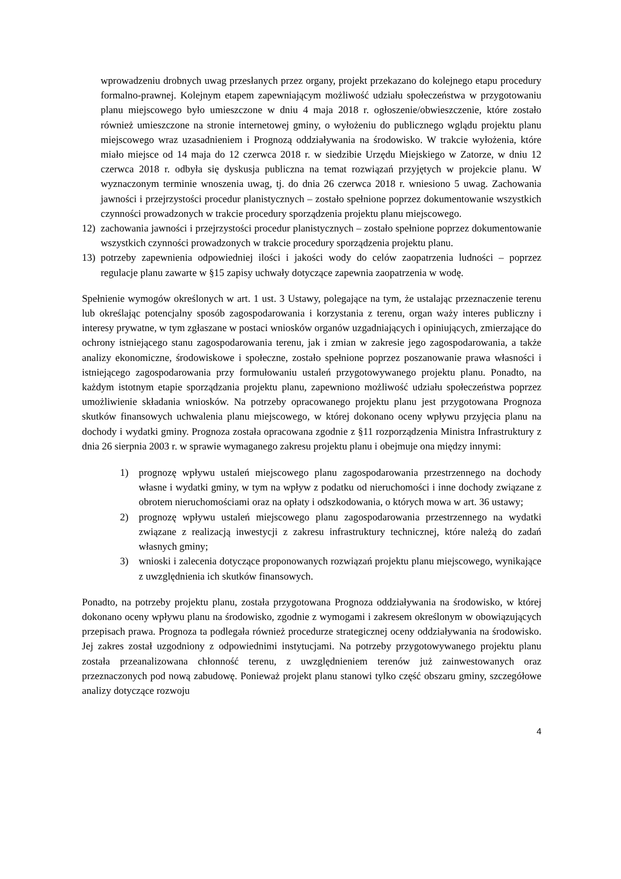wprowadzeniu drobnych uwag przesłanych przez organy, projekt przekazano do kolejnego etapu procedury formalno-prawnej. Kolejnym etapem zapewniającym możliwość udziału społeczeństwa w przygotowaniu planu miejscowego było umieszczone w dniu 4 maja 2018 r. ogłoszenie/obwieszczenie, które zostało również umieszczone na stronie internetowej gminy, o wyłożeniu do publicznego wglądu projektu planu miejscowego wraz uzasadnieniem i Prognozą oddziaływania na środowisko. W trakcie wyłożenia, które miało miejsce od 14 maja do 12 czerwca 2018 r. w siedzibie Urzędu Miejskiego w Zatorze, w dniu 12 czerwca 2018 r. odbyła się dyskusja publiczna na temat rozwiązań przyjętych w projekcie planu. W wyznaczonym terminie wnoszenia uwag, tj. do dnia 26 czerwca 2018 r. wniesiono 5 uwag. Zachowania jawności i przejrzystości procedur planistycznych – zostało spełnione poprzez dokumentowanie wszystkich czynności prowadzonych w trakcie procedury sporządzenia projektu planu miejscowego.
12) zachowania jawności i przejrzystości procedur planistycznych – zostało spełnione poprzez dokumentowanie wszystkich czynności prowadzonych w trakcie procedury sporządzenia projektu planu.
13) potrzeby zapewnienia odpowiedniej ilości i jakości wody do celów zaopatrzenia ludności – poprzez regulacje planu zawarte w §15 zapisy uchwały dotyczące zapewnia zaopatrzenia w wodę.
Spełnienie wymogów określonych w art. 1 ust. 3 Ustawy, polegające na tym, że ustalając przeznaczenie terenu lub określając potencjalny sposób zagospodarowania i korzystania z terenu, organ waży interes publiczny i interesy prywatne, w tym zgłaszane w postaci wniosków organów uzgadniających i opiniujących, zmierzające do ochrony istniejącego stanu zagospodarowania terenu, jak i zmian w zakresie jego zagospodarowania, a także analizy ekonomiczne, środowiskowe i społeczne, zostało spełnione poprzez poszanowanie prawa własności i istniejącego zagospodarowania przy formułowaniu ustaleń przygotowywanego projektu planu. Ponadto, na każdym istotnym etapie sporządzania projektu planu, zapewniono możliwość udziału społeczeństwa poprzez umożliwienie składania wniosków. Na potrzeby opracowanego projektu planu jest przygotowana Prognoza skutków finansowych uchwalenia planu miejscowego, w której dokonano oceny wpływu przyjęcia planu na dochody i wydatki gminy. Prognoza została opracowana zgodnie z §11 rozporządzenia Ministra Infrastruktury z dnia 26 sierpnia 2003 r. w sprawie wymaganego zakresu projektu planu i obejmuje ona między innymi:
1) prognozę wpływu ustaleń miejscowego planu zagospodarowania przestrzennego na dochody własne i wydatki gminy, w tym na wpływ z podatku od nieruchomości i inne dochody związane z obrotem nieruchomościami oraz na opłaty i odszkodowania, o których mowa w art. 36 ustawy;
2) prognozę wpływu ustaleń miejscowego planu zagospodarowania przestrzennego na wydatki związane z realizacją inwestycji z zakresu infrastruktury technicznej, które należą do zadań własnych gminy;
3) wnioski i zalecenia dotyczące proponowanych rozwiązań projektu planu miejscowego, wynikające z uwzględnienia ich skutków finansowych.
Ponadto, na potrzeby projektu planu, została przygotowana Prognoza oddziaływania na środowisko, w której dokonano oceny wpływu planu na środowisko, zgodnie z wymogami i zakresem określonym w obowiązujących przepisach prawa. Prognoza ta podlegała również procedurze strategicznej oceny oddziaływania na środowisko. Jej zakres został uzgodniony z odpowiednimi instytucjami. Na potrzeby przygotowywanego projektu planu została przeanalizowana chłonność terenu, z uwzględnieniem terenów już zainwestowanych oraz przeznaczonych pod nową zabudowę. Ponieważ projekt planu stanowi tylko część obszaru gminy, szczegółowe analizy dotyczące rozwoju
4